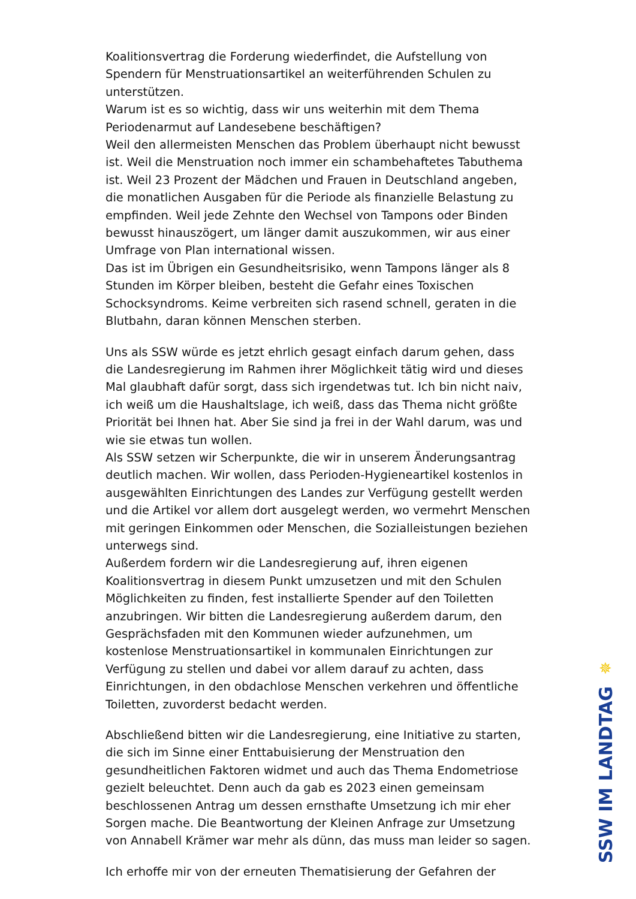Koalitionsvertrag die Forderung wiederfindet, die Aufstellung von Spendern für Menstruationsartikel an weiterführenden Schulen zu unterstützen.
Warum ist es so wichtig, dass wir uns weiterhin mit dem Thema Periodenarmut auf Landesebene beschäftigen?
Weil den allermeisten Menschen das Problem überhaupt nicht bewusst ist. Weil die Menstruation noch immer ein schambehaftetes Tabuthema ist. Weil 23 Prozent der Mädchen und Frauen in Deutschland angeben, die monatlichen Ausgaben für die Periode als finanzielle Belastung zu empfinden. Weil jede Zehnte den Wechsel von Tampons oder Binden bewusst hinauszögert, um länger damit auszukommen, wir aus einer Umfrage von Plan international wissen.
Das ist im Übrigen ein Gesundheitsrisiko, wenn Tampons länger als 8 Stunden im Körper bleiben, besteht die Gefahr eines Toxischen Schocksyndroms. Keime verbreiten sich rasend schnell, geraten in die Blutbahn, daran können Menschen sterben.
Uns als SSW würde es jetzt ehrlich gesagt einfach darum gehen, dass die Landesregierung im Rahmen ihrer Möglichkeit tätig wird und dieses Mal glaubhaft dafür sorgt, dass sich irgendetwas tut. Ich bin nicht naiv, ich weiß um die Haushaltslage, ich weiß, dass das Thema nicht größte Priorität bei Ihnen hat. Aber Sie sind ja frei in der Wahl darum, was und wie sie etwas tun wollen.
Als SSW setzen wir Scherpunkte, die wir in unserem Änderungsantrag deutlich machen. Wir wollen, dass Perioden-Hygieneartikel kostenlos in ausgewählten Einrichtungen des Landes zur Verfügung gestellt werden und die Artikel vor allem dort ausgelegt werden, wo vermehrt Menschen mit geringen Einkommen oder Menschen, die Sozialleistungen beziehen unterwegs sind.
Außerdem fordern wir die Landesregierung auf, ihren eigenen Koalitionsvertrag in diesem Punkt umzusetzen und mit den Schulen Möglichkeiten zu finden, fest installierte Spender auf den Toiletten anzubringen. Wir bitten die Landesregierung außerdem darum, den Gesprächsfaden mit den Kommunen wieder aufzunehmen, um kostenlose Menstruationsartikel in kommunalen Einrichtungen zur Verfügung zu stellen und dabei vor allem darauf zu achten, dass Einrichtungen, in den obdachlose Menschen verkehren und öffentliche Toiletten, zuvorderst bedacht werden.
Abschließend bitten wir die Landesregierung, eine Initiative zu starten, die sich im Sinne einer Enttabuisierung der Menstruation den gesundheitlichen Faktoren widmet und auch das Thema Endometriose gezielt beleuchtet. Denn auch da gab es 2023 einen gemeinsam beschlossenen Antrag um dessen ernsthafte Umsetzung ich mir eher Sorgen mache. Die Beantwortung der Kleinen Anfrage zur Umsetzung von Annabell Krämer war mehr als dünn, das muss man leider so sagen.
Ich erhoffe mir von der erneuten Thematisierung der Gefahren der
✵
SSW IM LANDTAG